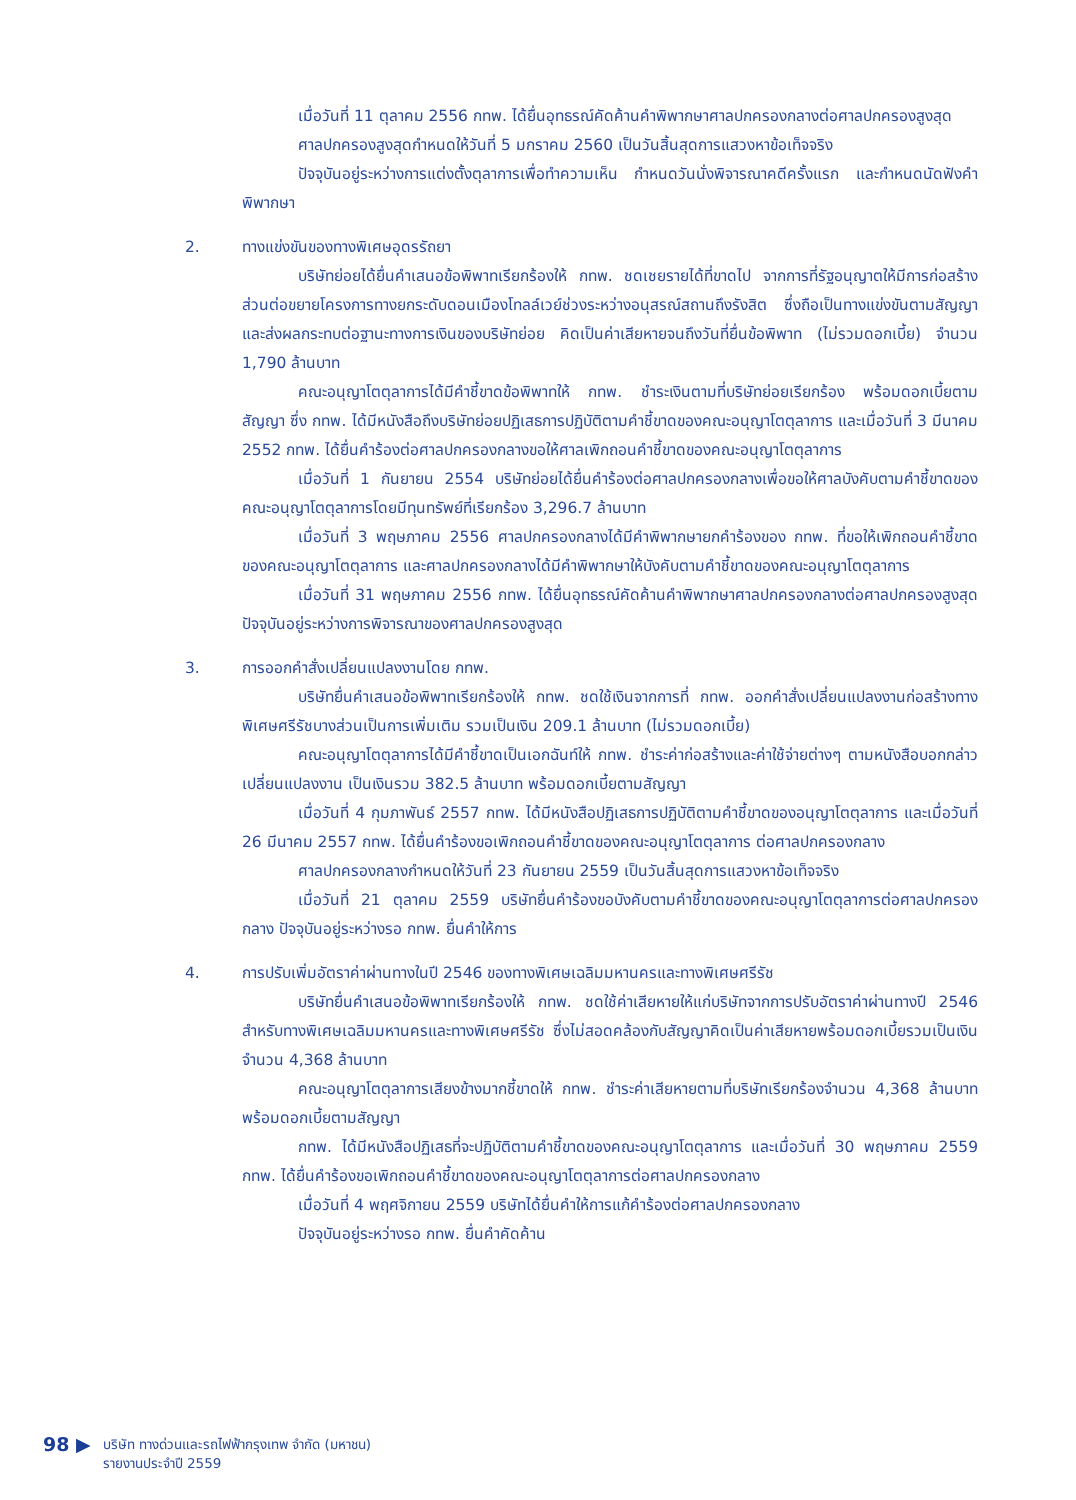เมื่อวันที่ 11 ตุลาคม 2556 กทพ. ได้ยื่นอุทธรณ์คัดค้านคำพิพากษาศาลปกครองกลางต่อศาลปกครองสูงสุด
ศาลปกครองสูงสุดกำหนดให้วันที่ 5 มกราคม 2560 เป็นวันสิ้นสุดการแสวงหาข้อเท็จจริง
ปัจจุบันอยู่ระหว่างการแต่งตั้งตุลาการเพื่อทำความเห็น กำหนดวันนั่งพิจารณาคดีครั้งแรก และกำหนดนัดฟังคำพิพากษา
2. ทางแข่งขันของทางพิเศษอุดรรัถยา
บริษัทย่อยได้ยื่นคำเสนอข้อพิพาทเรียกร้องให้ กทพ. ชดเชยรายได้ที่ขาดไป จากการที่รัฐอนุญาตให้มีการก่อสร้างส่วนต่อขยายโครงการทางยกระดับดอนเมืองโทลล์เวย์ช่วงระหว่างอนุสรณ์สถานถึงรังสิต ซึ่งถือเป็นทางแข่งขันตามสัญญา และส่งผลกระทบต่อฐานะทางการเงินของบริษัทย่อย คิดเป็นค่าเสียหายจนถึงวันที่ยื่นข้อพิพาท (ไม่รวมดอกเบี้ย) จำนวน 1,790 ล้านบาท
คณะอนุญาโตตุลาการได้มีคำชี้ขาดข้อพิพาทให้ กทพ. ชำระเงินตามที่บริษัทย่อยเรียกร้อง พร้อมดอกเบี้ยตามสัญญา ซึ่ง กทพ. ได้มีหนังสือถึงบริษัทย่อยปฏิเสธการปฏิบัติตามคำชี้ขาดของคณะอนุญาโตตุลาการ และเมื่อวันที่ 3 มีนาคม 2552 กทพ. ได้ยื่นคำร้องต่อศาลปกครองกลางขอให้ศาลเพิกถอนคำชี้ขาดของคณะอนุญาโตตุลาการ
เมื่อวันที่ 1 กันยายน 2554 บริษัทย่อยได้ยื่นคำร้องต่อศาลปกครองกลางเพื่อขอให้ศาลบังคับตามคำชี้ขาดของคณะอนุญาโตตุลาการโดยมีทุนทรัพย์ที่เรียกร้อง 3,296.7 ล้านบาท
เมื่อวันที่ 3 พฤษภาคม 2556 ศาลปกครองกลางได้มีคำพิพากษายกคำร้องของ กทพ. ที่ขอให้เพิกถอนคำชี้ขาดของคณะอนุญาโตตุลาการ และศาลปกครองกลางได้มีคำพิพากษาให้บังคับตามคำชี้ขาดของคณะอนุญาโตตุลาการ
เมื่อวันที่ 31 พฤษภาคม 2556 กทพ. ได้ยื่นอุทธรณ์คัดค้านคำพิพากษาศาลปกครองกลางต่อศาลปกครองสูงสุด ปัจจุบันอยู่ระหว่างการพิจารณาของศาลปกครองสูงสุด
3. การออกคำสั่งเปลี่ยนแปลงงานโดย กทพ.
บริษัทยื่นคำเสนอข้อพิพาทเรียกร้องให้ กทพ. ชดใช้เงินจากการที่ กทพ. ออกคำสั่งเปลี่ยนแปลงงานก่อสร้างทางพิเศษศรีรัชบางส่วนเป็นการเพิ่มเติม รวมเป็นเงิน 209.1 ล้านบาท (ไม่รวมดอกเบี้ย)
คณะอนุญาโตตุลาการได้มีคำชี้ขาดเป็นเอกฉันท์ให้ กทพ. ชำระค่าก่อสร้างและค่าใช้จ่ายต่างๆ ตามหนังสือบอกกล่าวเปลี่ยนแปลงงาน เป็นเงินรวม 382.5 ล้านบาท พร้อมดอกเบี้ยตามสัญญา
เมื่อวันที่ 4 กุมภาพันธ์ 2557 กทพ. ได้มีหนังสือปฏิเสธการปฏิบัติตามคำชี้ขาดของอนุญาโตตุลาการ และเมื่อวันที่ 26 มีนาคม 2557 กทพ. ได้ยื่นคำร้องขอเพิกถอนคำชี้ขาดของคณะอนุญาโตตุลาการ ต่อศาลปกครองกลาง
ศาลปกครองกลางกำหนดให้วันที่ 23 กันยายน 2559 เป็นวันสิ้นสุดการแสวงหาข้อเท็จจริง
เมื่อวันที่ 21 ตุลาคม 2559 บริษัทยื่นคำร้องขอบังคับตามคำชี้ขาดของคณะอนุญาโตตุลาการต่อศาลปกครองกลาง ปัจจุบันอยู่ระหว่างรอ กทพ. ยื่นคำให้การ
4. การปรับเพิ่มอัตราค่าผ่านทางในปี 2546 ของทางพิเศษเฉลิมมหานครและทางพิเศษศรีรัช
บริษัทยื่นคำเสนอข้อพิพาทเรียกร้องให้ กทพ. ชดใช้ค่าเสียหายให้แก่บริษัทจากการปรับอัตราค่าผ่านทางปี 2546 สำหรับทางพิเศษเฉลิมมหานครและทางพิเศษศรีรัช ซึ่งไม่สอดคล้องกับสัญญาคิดเป็นค่าเสียหายพร้อมดอกเบี้ยรวมเป็นเงินจำนวน 4,368 ล้านบาท
คณะอนุญาโตตุลาการเสียงข้างมากชี้ขาดให้ กทพ. ชำระค่าเสียหายตามที่บริษัทเรียกร้องจำนวน 4,368 ล้านบาท พร้อมดอกเบี้ยตามสัญญา
กทพ. ได้มีหนังสือปฏิเสธที่จะปฏิบัติตามคำชี้ขาดของคณะอนุญาโตตุลาการ และเมื่อวันที่ 30 พฤษภาคม 2559 กทพ. ได้ยื่นคำร้องขอเพิกถอนคำชี้ขาดของคณะอนุญาโตตุลาการต่อศาลปกครองกลาง
เมื่อวันที่ 4 พฤศจิกายน 2559 บริษัทได้ยื่นคำให้การแก้คำร้องต่อศาลปกครองกลาง
ปัจจุบันอยู่ระหว่างรอ กทพ. ยื่นคำคัดค้าน
98 ▶
บริษัท ทางด่วนและรถไฟฟ้ากรุงเทพ จำกัด (มหาชน)
รายงานประจำปี 2559